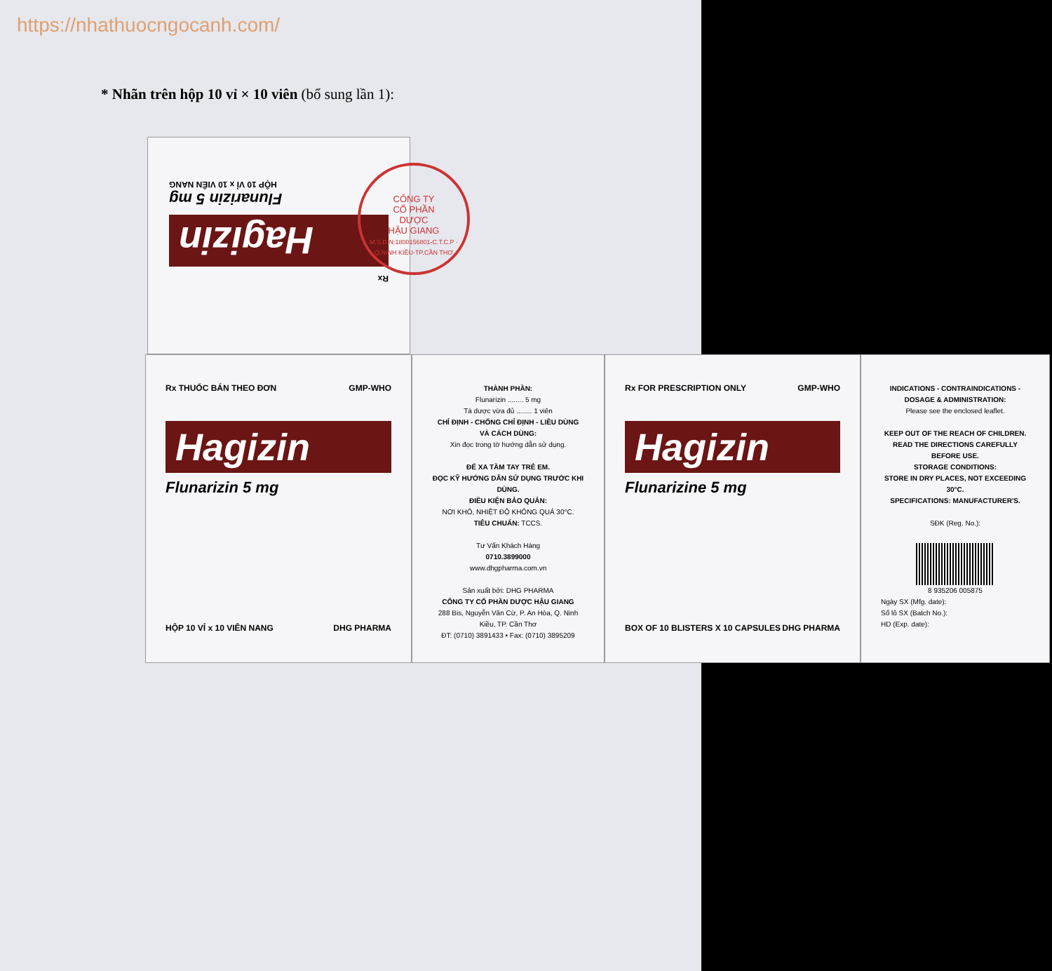https://nhathuocngocanh.com/
* Nhãn trên hộp 10 vỉ × 10 viên (bổ sung lần 1):
Rx
Hagizin
Flunarizin 5 mg
HỘP 10 VỈ x 10 VIÊN NANG
CÔNG TY
CỔ PHẦN
DƯỢC
HẬU GIANG
M.S.D.N:1800156801-C.T.C.P · Q.NINH KIỀU-TP.CẦN THƠ
Rx THUỐC BÁN THEO ĐƠN GMP-WHO
Hagizin
Flunarizin 5 mg
HỘP 10 VỈ x 10 VIÊN NANG DHG PHARMA
THÀNH PHẦN:
Flunarizin ........ 5 mg
Tá dược vừa đủ ........ 1 viên
CHỈ ĐỊNH - CHỐNG CHỈ ĐỊNH - LIỀU DÙNG VÀ CÁCH DÙNG:
Xin đọc trong tờ hướng dẫn sử dụng.
ĐỂ XA TẦM TAY TRẺ EM.
ĐỌC KỸ HƯỚNG DẪN SỬ DỤNG TRƯỚC KHI DÙNG.
ĐIỀU KIỆN BẢO QUẢN:
NƠI KHÔ, NHIỆT ĐỘ KHÔNG QUÁ 30°C.
TIÊU CHUẨN: TCCS.
Tư Vấn Khách Hàng
0710.3899000
www.dhgpharma.com.vn
Sản xuất bởi: DHG PHARMA
CÔNG TY CỔ PHẦN DƯỢC HẬU GIANG
288 Bis, Nguyễn Văn Cừ, P. An Hòa, Q. Ninh Kiều, TP. Cần Thơ
ĐT: (0710) 3891433 • Fax: (0710) 3895209
Rx FOR PRESCRIPTION ONLY GMP-WHO
Hagizin
Flunarizine 5 mg
BOX OF 10 BLISTERS X 10 CAPSULES DHG PHARMA
INDICATIONS - CONTRAINDICATIONS - DOSAGE & ADMINISTRATION:
Please see the enclosed leaflet.
KEEP OUT OF THE REACH OF CHILDREN.
READ THE DIRECTIONS CAREFULLY BEFORE USE.
STORAGE CONDITIONS:
STORE IN DRY PLACES, NOT EXCEEDING 30°C.
SPECIFICATIONS: MANUFACTURER'S.
SĐK (Reg. No.):
8 935206 005875
Ngày SX (Mfg. date):
Số lô SX (Batch No.):
HD (Exp. date):